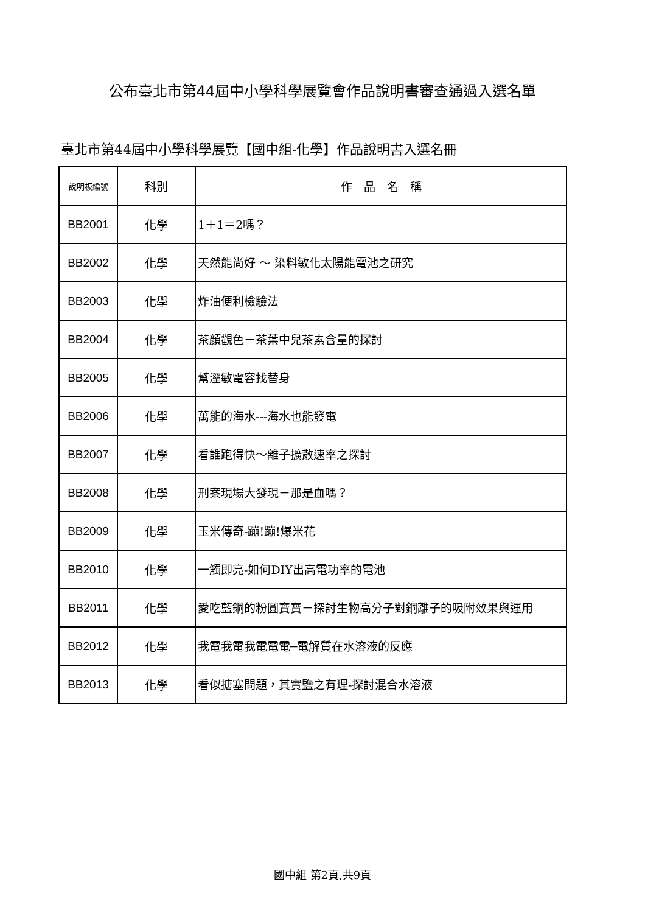公布臺北市第44屆中小學科學展覽會作品說明書審查通過入選名單
臺北市第44屆中小學科學展覽【國中組-化學】作品說明書入選名冊
| 說明板編號 | 科別 | 作 品 名 稱 |
| --- | --- | --- |
| BB2001 | 化學 | 1＋1＝2嗎？ |
| BB2002 | 化學 | 天然能尚好 ～ 染料敏化太陽能電池之研究 |
| BB2003 | 化學 | 炸油便利檢驗法 |
| BB2004 | 化學 | 茶顏觀色－茶葉中兒茶素含量的探討 |
| BB2005 | 化學 | 幫溼敏電容找替身 |
| BB2006 | 化學 | 萬能的海水---海水也能發電 |
| BB2007 | 化學 | 看誰跑得快～離子擴散速率之探討 |
| BB2008 | 化學 | 刑案現場大發現－那是血嗎？ |
| BB2009 | 化學 | 玉米傳奇-蹦!蹦!爆米花 |
| BB2010 | 化學 | 一觸即亮-如何DIY出高電功率的電池 |
| BB2011 | 化學 | 愛吃藍銅的粉圓寶寶－探討生物高分子對銅離子的吸附效果與運用 |
| BB2012 | 化學 | 我電我電我電電電─電解質在水溶液的反應 |
| BB2013 | 化學 | 看似搪塞問題，其實鹽之有理-探討混合水溶液 |
國中組 第2頁,共9頁